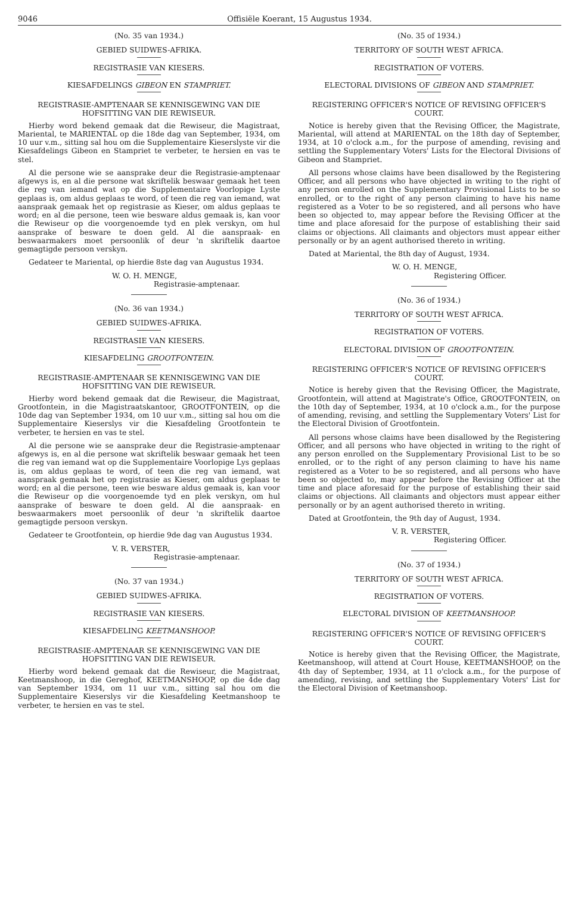9046 Offisiële Koerant, 15 Augustus 1934.
(No. 35 van 1934.)
GEBIED SUIDWES-AFRIKA.
REGISTRASIE VAN KIESERS.
KIESAFDELINGS GIBEON EN STAMPRIET.
REGISTRASIE-AMPTENAAR SE KENNISGEWING VAN DIE HOFSITTING VAN DIE REWISEUR.
Hierby word bekend gemaak dat die Rewiseur, die Magistraat, Mariental, te MARIENTAL op die 18de dag van September, 1934, om 10 uur v.m., sitting sal hou om die Supplementaire Kieserslyste vir die Kiesafdelings Gibeon en Stampriet te verbeter, te hersien en vas te stel.
Al die persone wie se aansprake deur die Registrasie-amptenaar afgewys is, en al die persone wat skriftelik beswaar gemaak het teen die reg van iemand wat op die Supplementaire Voorlopige Lyste geplaas is, om aldus geplaas te word, of teen die reg van iemand, wat aanspraak gemaak het op registrasie as Kieser, om aldus geplaas te word; en al die persone, teen wie besware aldus gemaak is, kan voor die Rewiseur op die voorgenoemde tyd en plek verskyn, om hul aansprake of besware te doen geld. Al die aanspraak- en beswaarmakers moet persoonlik of deur 'n skriftelik daartoe gemagtigde persoon verskyn.
Gedateer te Mariental, op hierdie 8ste dag van Augustus 1934.
W. O. H. MENGE,
Registrasie-amptenaar.
(No. 36 van 1934.)
GEBIED SUIDWES-AFRIKA.
REGISTRASIE VAN KIESERS.
KIESAFDELING GROOTFONTEIN.
REGISTRASIE-AMPTENAAR SE KENNISGEWING VAN DIE HOFSITTING VAN DIE REWISEUR.
Hierby word bekend gemaak dat die Rewiseur, die Magistraat, Grootfontein, in die Magistraatskantoor, GROOTFONTEIN, op die 10de dag van September 1934, om 10 uur v.m., sitting sal hou om die Supplementaire Kieserslys vir die Kiesafdeling Grootfontein te verbeter, te hersien en vas te stel.
Al die persone wie se aansprake deur die Registrasie-amptenaar afgewys is, en al die persone wat skriftelik beswaar gemaak het teen die reg van iemand wat op die Supplementaire Voorlopige Lys geplaas is, om aldus geplaas te word, of teen die reg van iemand, wat aanspraak gemaak het op registrasie as Kieser, om aldus geplaas te word; en al die persone, teen wie besware aldus gemaak is, kan voor die Rewiseur op die voorgenoemde tyd en plek verskyn, om hul aansprake of besware te doen geld. Al die aanspraak- en beswaarmakers moet persoonlik of deur 'n skriftelik daartoe gemagtigde persoon verskyn.
Gedateer te Grootfontein, op hierdie 9de dag van Augustus 1934.
V. R. VERSTER,
Registrasie-amptenaar.
(No. 37 van 1934.)
GEBIED SUIDWES-AFRIKA.
REGISTRASIE VAN KIESERS.
KIESAFDELING KEETMANSHOOP.
REGISTRASIE-AMPTENAAR SE KENNISGEWING VAN DIE HOFSITTING VAN DIE REWISEUR.
Hierby word bekend gemaak dat die Rewiseur, die Magistraat, Keetmanshoop, in die Gereghof, KEETMANSHOOP, op die 4de dag van September 1934, om 11 uur v.m., sitting sal hou om die Supplementaire Kieserslys vir die Kiesafdeling Keetmanshoop te verbeter, te hersien en vas te stel.
(No. 35 of 1934.)
TERRITORY OF SOUTH WEST AFRICA.
REGISTRATION OF VOTERS.
ELECTORAL DIVISIONS OF GIBEON AND STAMPRIET.
REGISTERING OFFICER'S NOTICE OF REVISING OFFICER'S COURT.
Notice is hereby given that the Revising Officer, the Magistrate, Mariental, will attend at MARIENTAL on the 18th day of September, 1934, at 10 o'clock a.m., for the purpose of amending, revising and settling the Supplementary Voters' Lists for the Electoral Divisions of Gibeon and Stampriet.
All persons whose claims have been disallowed by the Registering Officer, and all persons who have objected in writing to the right of any person enrolled on the Supplementary Provisional Lists to be so enrolled, or to the right of any person claiming to have his name registered as a Voter to be so registered, and all persons who have been so objected to, may appear before the Revising Officer at the time and place aforesaid for the purpose of establishing their said claims or objections. All claimants and objectors must appear either personally or by an agent authorised thereto in writing.
Dated at Mariental, the 8th day of August, 1934.
W. O. H. MENGE,
Registering Officer.
(No. 36 of 1934.)
TERRITORY OF SOUTH WEST AFRICA.
REGISTRATION OF VOTERS.
ELECTORAL DIVISION OF GROOTFONTEIN.
REGISTERING OFFICER'S NOTICE OF REVISING OFFICER'S COURT.
Notice is hereby given that the Revising Officer, the Magistrate, Grootfontein, will attend at Magistrate's Office, GROOTFONTEIN, on the 10th day of September, 1934, at 10 o'clock a.m., for the purpose of amending, revising, and settling the Supplementary Voters' List for the Electoral Division of Grootfontein.
All persons whose claims have been disallowed by the Registering Officer, and all persons who have objected in writing to the right of any person enrolled on the Supplementary Provisional List to be so enrolled, or to the right of any person claiming to have his name registered as a Voter to be so registered, and all persons who have been so objected to, may appear before the Revising Officer at the time and place aforesaid for the purpose of establishing their said claims or objections. All claimants and objectors must appear either personally or by an agent authorised thereto in writing.
Dated at Grootfontein, the 9th day of August, 1934.
V. R. VERSTER,
Registering Officer.
(No. 37 of 1934.)
TERRITORY OF SOUTH WEST AFRICA.
REGISTRATION OF VOTERS.
ELECTORAL DIVISION OF KEETMANSHOOP.
REGISTERING OFFICER'S NOTICE OF REVISING OFFICER'S COURT.
Notice is hereby given that the Revising Officer, the Magistrate, Keetmanshoop, will attend at Court House, KEETMANSHOOP, on the 4th day of September, 1934, at 11 o'clock a.m., for the purpose of amending, revising, and settling the Supplementary Voters' List for the Electoral Division of Keetmanshoop.